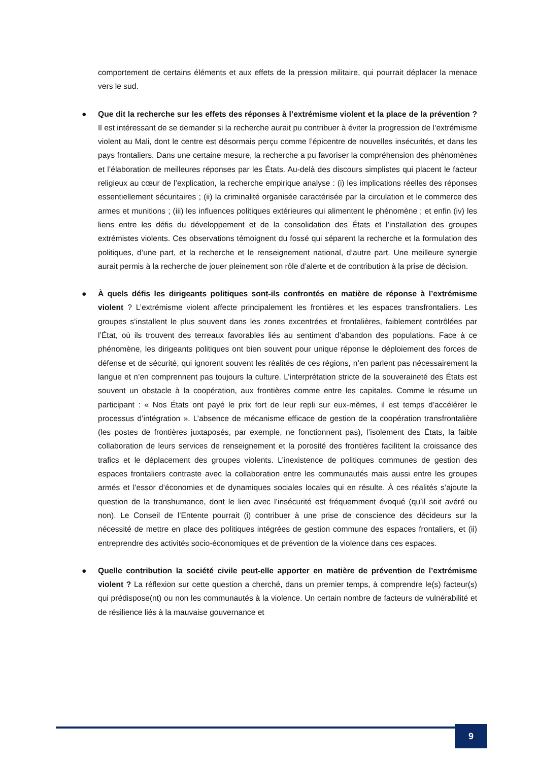comportement de certains éléments et aux effets de la pression militaire, qui pourrait déplacer la menace vers le sud.
● Que dit la recherche sur les effets des réponses à l’extrémisme violent et la place de la prévention ? Il est intéressant de se demander si la recherche aurait pu contribuer à éviter la progression de l’extrémisme violent au Mali, dont le centre est désormais perçu comme l’épicentre de nouvelles insécurités, et dans les pays frontaliers. Dans une certaine mesure, la recherche a pu favoriser la compréhension des phénomènes et l’élaboration de meilleures réponses par les États. Au-delà des discours simplistes qui placent le facteur religieux au cœur de l’explication, la recherche empirique analyse : (i) les implications réelles des réponses essentiellement sécuritaires ; (ii) la criminalité organisée caractérisée par la circulation et le commerce des armes et munitions ; (iii) les influences politiques extérieures qui alimentent le phénomène ; et enfin (iv) les liens entre les défis du développement et de la consolidation des États et l’installation des groupes extrémistes violents. Ces observations témoignent du fossé qui séparent la recherche et la formulation des politiques, d’une part, et la recherche et le renseignement national, d’autre part. Une meilleure synergie aurait permis à la recherche de jouer pleinement son rôle d’alerte et de contribution à la prise de décision.
● À quels défis les dirigeants politiques sont-ils confrontés en matière de réponse à l’extrémisme violent ? L’extrémisme violent affecte principalement les frontières et les espaces transfrontaliers. Les groupes s’installent le plus souvent dans les zones excentrées et frontalières, faiblement contrôlées par l’État, où ils trouvent des terreaux favorables liés au sentiment d’abandon des populations. Face à ce phénomène, les dirigeants politiques ont bien souvent pour unique réponse le déploiement des forces de défense et de sécurité, qui ignorent souvent les réalités de ces régions, n’en parlent pas nécessairement la langue et n’en comprennent pas toujours la culture. L’interprétation stricte de la souveraineté des États est souvent un obstacle à la coopération, aux frontières comme entre les capitales. Comme le résume un participant : « Nos États ont payé le prix fort de leur repli sur eux-mêmes, il est temps d’accélérer le processus d’intégration ». L’absence de mécanisme efficace de gestion de la coopération transfrontalière (les postes de frontières juxtaposés, par exemple, ne fonctionnent pas), l’isolement des États, la faible collaboration de leurs services de renseignement et la porosité des frontières facilitent la croissance des trafics et le déplacement des groupes violents. L’inexistence de politiques communes de gestion des espaces frontaliers contraste avec la collaboration entre les communautés mais aussi entre les groupes armés et l’essor d’économies et de dynamiques sociales locales qui en résulte. À ces réalités s’ajoute la question de la transhumance, dont le lien avec l’insécurité est fréquemment évoqué (qu’il soit avéré ou non). Le Conseil de l’Entente pourrait (i) contribuer à une prise de conscience des décideurs sur la nécessité de mettre en place des politiques intégrées de gestion commune des espaces frontaliers, et (ii) entreprendre des activités socio-économiques et de prévention de la violence dans ces espaces.
● Quelle contribution la société civile peut-elle apporter en matière de prévention de l’extrémisme violent ? La réflexion sur cette question a cherché, dans un premier temps, à comprendre le(s) facteur(s) qui prédispose(nt) ou non les communautés à la violence. Un certain nombre de facteurs de vulnérabilité et de résilience liés à la mauvaise gouvernance et
9